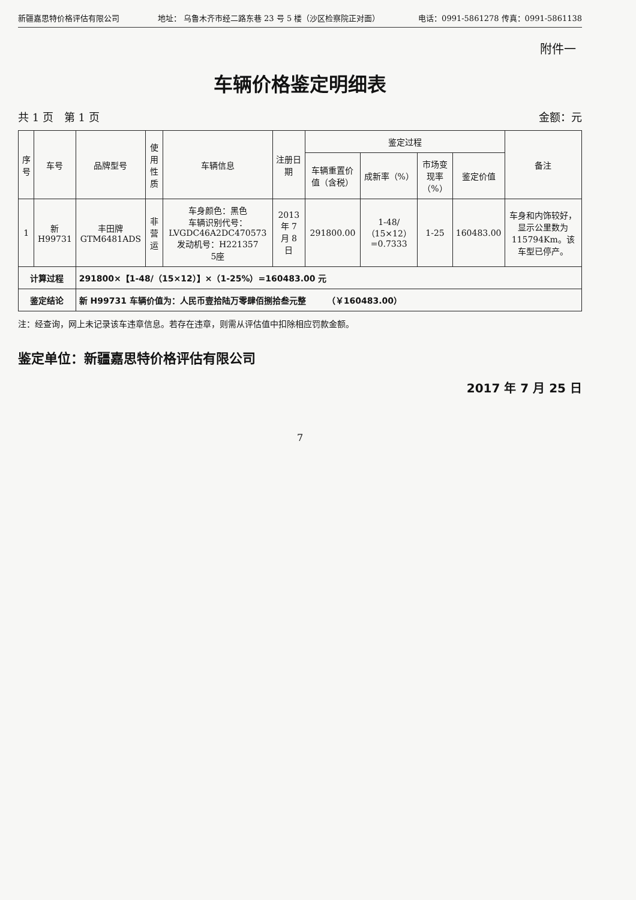新疆嘉思特价格评估有限公司 地址： 乌鲁木齐市经二路东巷 23 号 5 楼（沙区检察院正对面） 电话：0991-5861278 传真：0991-5861138
附件一
车辆价格鉴定明细表
共 1 页　第 1 页 金额：元
| 序号 | 车号 | 品牌型号 | 使用性质 | 车辆信息 | 注册日期 | 鉴定过程 | | | | 备注 |
| --- | --- | --- | --- | --- | --- | --- | --- | --- | --- | --- |
| | | | | | | 车辆重置价值（含税） | 成新率（%） | 市场变现率（%） | 鉴定价值 | |
| 1 | 新 H99731 | 丰田牌 GTM6481ADS | 非营运 | 车身颜色：黑色 车辆识别代号：LVGDC46A2DC470573 发动机号：H221357 5座 | 2013 年 7 月 8 日 | 291800.00 | 1-48/（15×12）=0.7333 | 1-25 | 160483.00 | 车身和内饰较好，显示公里数为115794Km。该车型已停产。 |
| 计算过程 | | 291800×【1-48/（15×12）】×（1-25%）=160483.00 元 | | | | | | | | |
| 鉴定结论 | | 新 H99731 车辆价值为：人民币壹拾陆万零肆佰捌拾叁元整 （￥160483.00） | | | | | | | | |
注：经查询，网上未记录该车违章信息。若存在违章，则需从评估值中扣除相应罚款金额。
鉴定单位：新疆嘉思特价格评估有限公司
2017 年 7 月 25 日
7